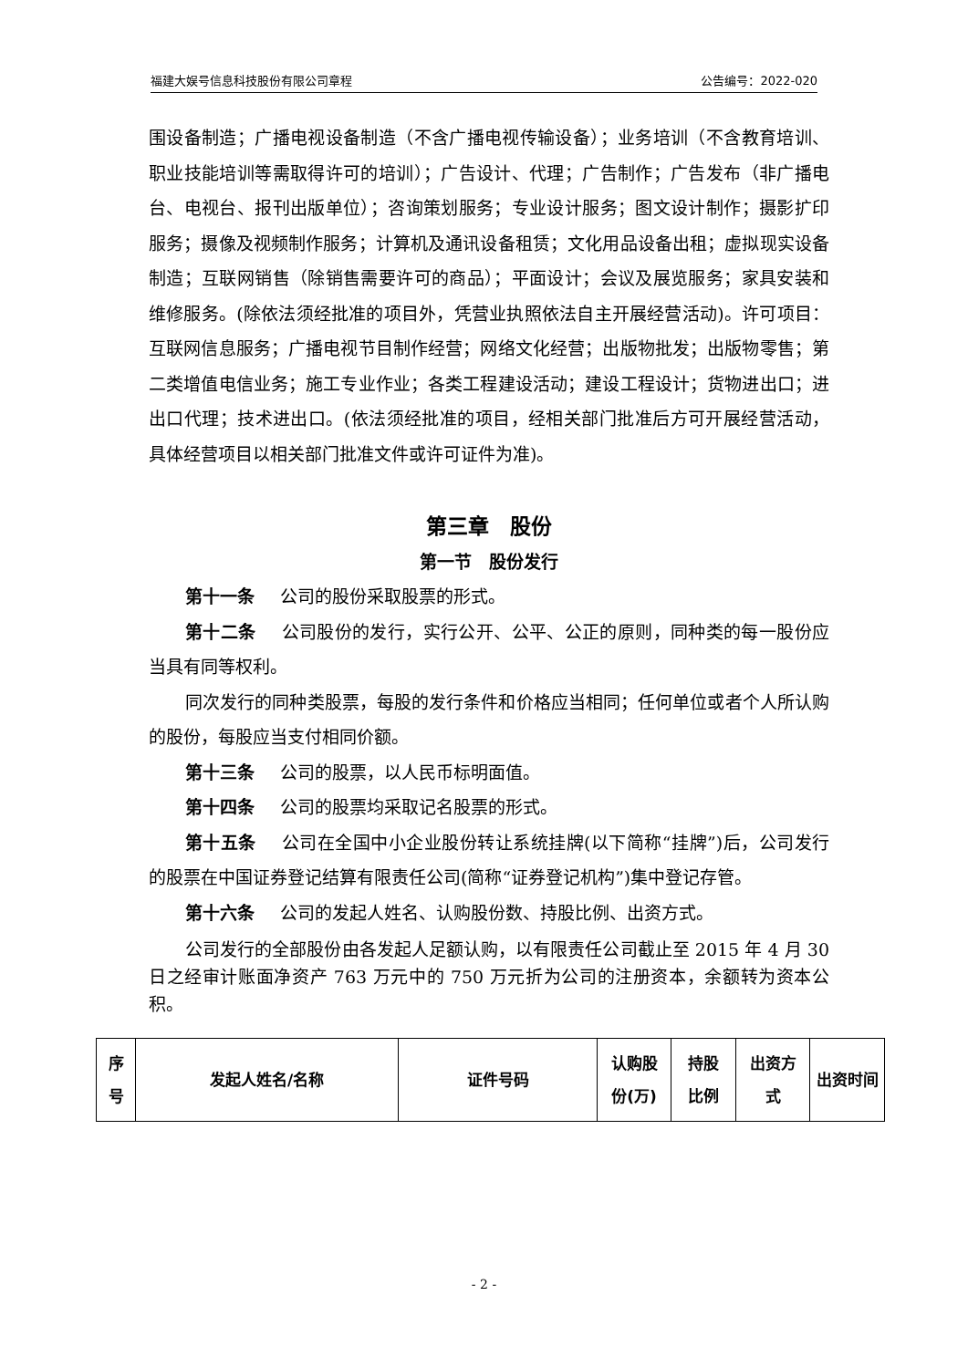福建大娱号信息科技股份有限公司章程 公告编号：2022-020
围设备制造；广播电视设备制造（不含广播电视传输设备）；业务培训（不含教育培训、职业技能培训等需取得许可的培训）；广告设计、代理；广告制作；广告发布（非广播电台、电视台、报刊出版单位）；咨询策划服务；专业设计服务；图文设计制作；摄影扩印服务；摄像及视频制作服务；计算机及通讯设备租赁；文化用品设备出租；虚拟现实设备制造；互联网销售（除销售需要许可的商品）；平面设计；会议及展览服务；家具安装和维修服务。(除依法须经批准的项目外，凭营业执照依法自主开展经营活动)。许可项目：互联网信息服务；广播电视节目制作经营；网络文化经营；出版物批发；出版物零售；第二类增值电信业务；施工专业作业；各类工程建设活动；建设工程设计；货物进出口；进出口代理；技术进出口。(依法须经批准的项目，经相关部门批准后方可开展经营活动，具体经营项目以相关部门批准文件或许可证件为准)。
第三章　股份
第一节　股份发行
第十一条 公司的股份采取股票的形式。
第十二条 公司股份的发行，实行公开、公平、公正的原则，同种类的每一股份应当具有同等权利。
同次发行的同种类股票，每股的发行条件和价格应当相同；任何单位或者个人所认购的股份，每股应当支付相同价额。
第十三条 公司的股票，以人民币标明面值。
第十四条 公司的股票均采取记名股票的形式。
第十五条 公司在全国中小企业股份转让系统挂牌(以下简称“挂牌”)后，公司发行的股票在中国证券登记结算有限责任公司(简称“证券登记机构”)集中登记存管。
第十六条 公司的发起人姓名、认购股份数、持股比例、出资方式。
公司发行的全部股份由各发起人足额认购，以有限责任公司截止至 2015 年 4 月 30 日之经审计账面净资产 763 万元中的 750 万元折为公司的注册资本，余额转为资本公积。
| 序 号 | 发起人姓名/名称 | 证件号码 | 认购股 份(万) | 持股 比例 | 出资方 式 | 出资时间 |
- 2 -